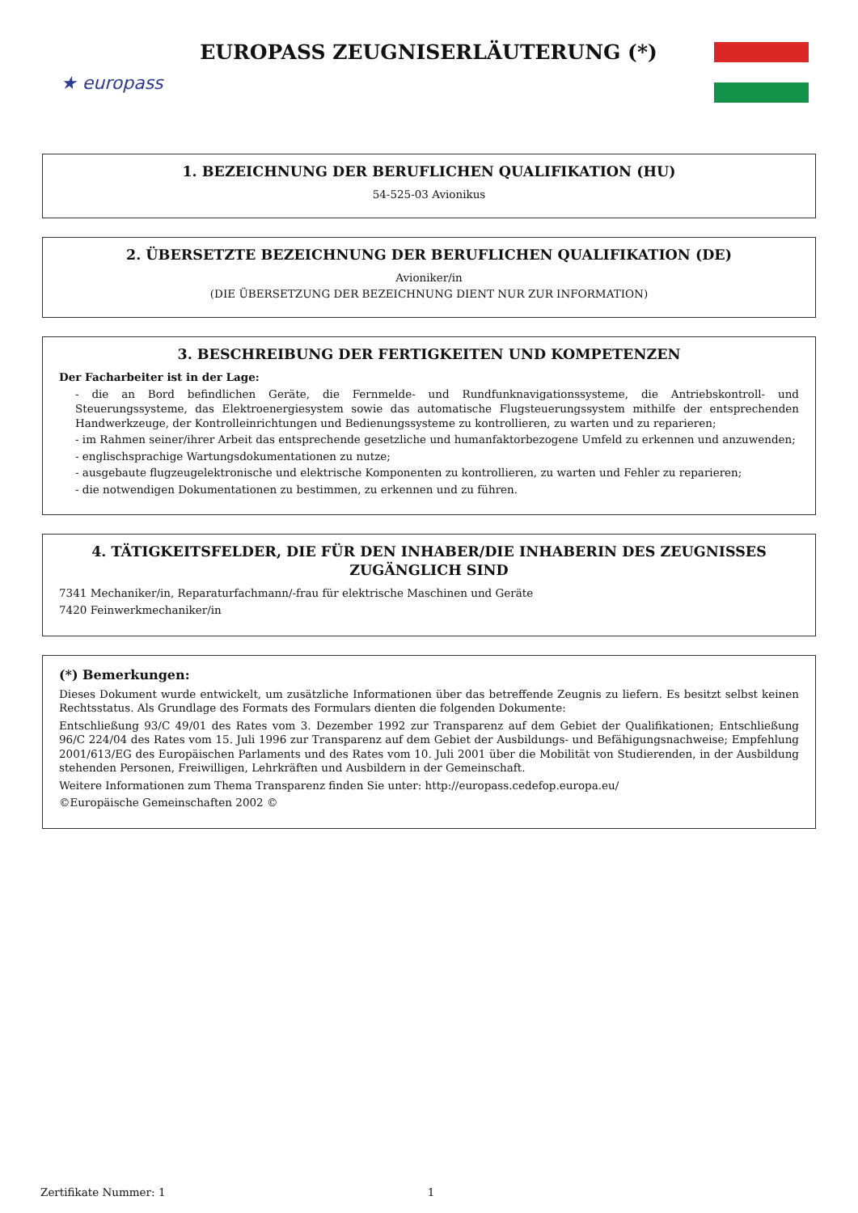★ europass
EUROPASS ZEUGNISERLÄUTERUNG (*)
1. BEZEICHNUNG DER BERUFLICHEN QUALIFIKATION (HU)
54-525-03 Avionikus
2. ÜBERSETZTE BEZEICHNUNG DER BERUFLICHEN QUALIFIKATION (DE)
Avioniker/in
(DIE ÜBERSETZUNG DER BEZEICHNUNG DIENT NUR ZUR INFORMATION)
3. BESCHREIBUNG DER FERTIGKEITEN UND KOMPETENZEN
Der Facharbeiter ist in der Lage:
- die an Bord befindlichen Geräte, die Fernmelde- und Rundfunknavigationssysteme, die Antriebskontroll- und Steuerungssysteme, das Elektroenergiesystem sowie das automatische Flugsteuerungssystem mithilfe der entsprechenden Handwerkzeuge, der Kontrolleinrichtungen und Bedienungssysteme zu kontrollieren, zu warten und zu reparieren;
- im Rahmen seiner/ihrer Arbeit das entsprechende gesetzliche und humanfaktorbezogene Umfeld zu erkennen und anzuwenden;
- englischsprachige Wartungsdokumentationen zu nutze;
- ausgebaute flugzeugelektronische und elektrische Komponenten zu kontrollieren, zu warten und Fehler zu reparieren;
- die notwendigen Dokumentationen zu bestimmen, zu erkennen und zu führen.
4. TÄTIGKEITSFELDER, DIE FÜR DEN INHABER/DIE INHABERIN DES ZEUGNISSES ZUGÄNGLICH SIND
7341 Mechaniker/in, Reparaturfachmann/-frau für elektrische Maschinen und Geräte
7420 Feinwerkmechaniker/in
(*) Bemerkungen:
Dieses Dokument wurde entwickelt, um zusätzliche Informationen über das betreffende Zeugnis zu liefern. Es besitzt selbst keinen Rechtsstatus. Als Grundlage des Formats des Formulars dienten die folgenden Dokumente:
Entschließung 93/C 49/01 des Rates vom 3. Dezember 1992 zur Transparenz auf dem Gebiet der Qualifikationen; Entschließung 96/C 224/04 des Rates vom 15. Juli 1996 zur Transparenz auf dem Gebiet der Ausbildungs- und Befähigungsnachweise; Empfehlung 2001/613/EG des Europäischen Parlaments und des Rates vom 10. Juli 2001 über die Mobilität von Studierenden, in der Ausbildung stehenden Personen, Freiwilligen, Lehrkräften und Ausbildern in der Gemeinschaft.
Weitere Informationen zum Thema Transparenz finden Sie unter: http://europass.cedefop.europa.eu/
©Europäische Gemeinschaften 2002 ©
Zertifikate Nummer: 1 1